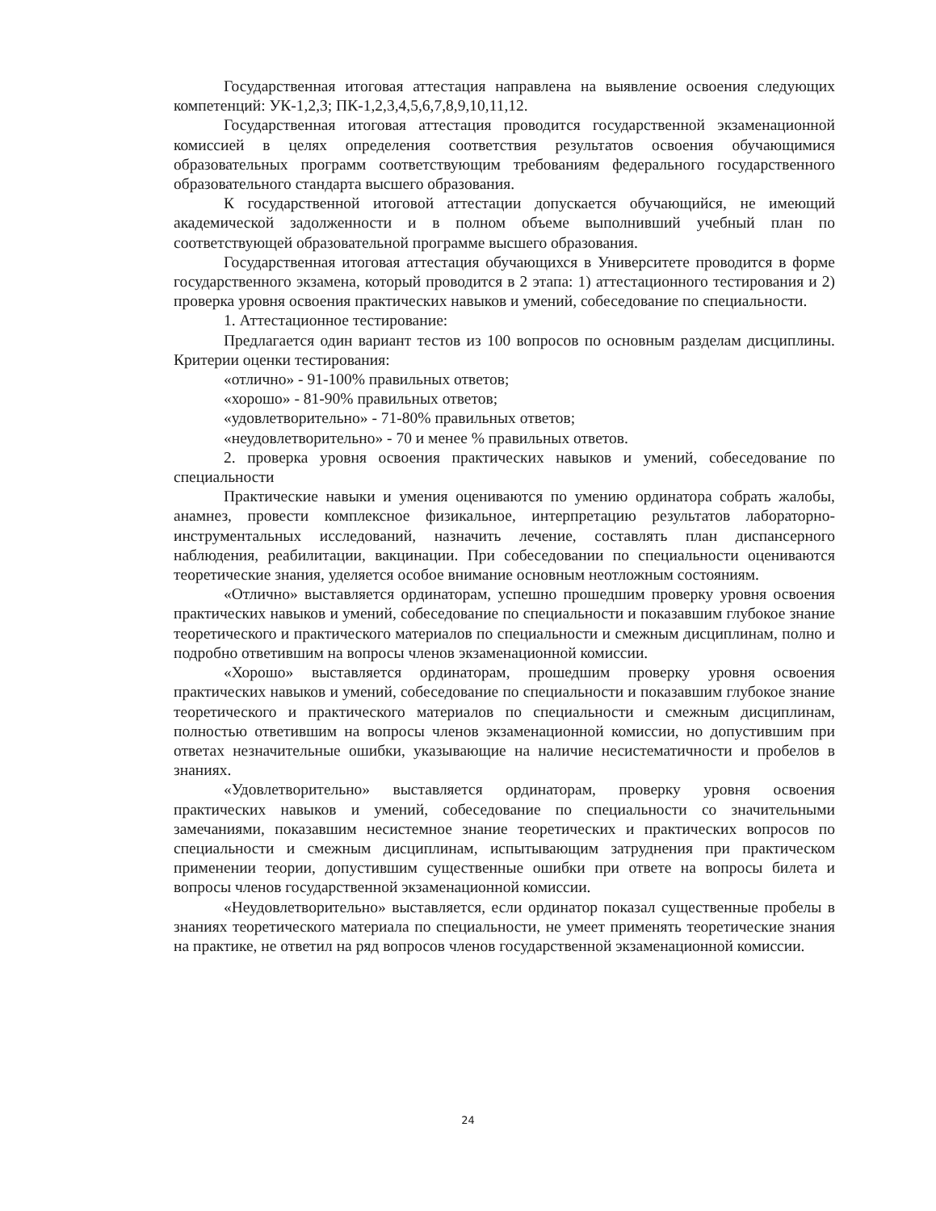Государственная итоговая аттестация направлена на выявление освоения следующих компетенций: УК-1,2,3; ПК-1,2,3,4,5,6,7,8,9,10,11,12.
Государственная итоговая аттестация проводится государственной экзаменационной комиссией в целях определения соответствия результатов освоения обучающимися образовательных программ соответствующим требованиям федерального государственного образовательного стандарта высшего образования.
К государственной итоговой аттестации допускается обучающийся, не имеющий академической задолженности и в полном объеме выполнивший учебный план по соответствующей образовательной программе высшего образования.
Государственная итоговая аттестация обучающихся в Университете проводится в форме государственного экзамена, который проводится в 2 этапа: 1) аттестационного тестирования и 2) проверка уровня освоения практических навыков и умений, собеседование по специальности.
1. Аттестационное тестирование:
Предлагается один вариант тестов из 100 вопросов по основным разделам дисциплины. Критерии оценки тестирования:
«отлично» - 91-100% правильных ответов;
«хорошо» - 81-90% правильных ответов;
«удовлетворительно» - 71-80% правильных ответов;
«неудовлетворительно» - 70 и менее % правильных ответов.
2. проверка уровня освоения практических навыков и умений, собеседование по специальности
Практические навыки и умения оцениваются по умению ординатора собрать жалобы, анамнез, провести комплексное физикальное, интерпретацию результатов лабораторно-инструментальных исследований, назначить лечение, составлять план диспансерного наблюдения, реабилитации, вакцинации. При собеседовании по специальности оцениваются теоретические знания, уделяется особое внимание основным неотложным состояниям.
«Отлично» выставляется ординаторам, успешно прошедшим проверку уровня освоения практических навыков и умений, собеседование по специальности и показавшим глубокое знание теоретического и практического материалов по специальности и смежным дисциплинам, полно и подробно ответившим на вопросы членов экзаменационной комиссии.
«Хорошо» выставляется ординаторам, прошедшим проверку уровня освоения практических навыков и умений, собеседование по специальности и показавшим глубокое знание теоретического и практического материалов по специальности и смежным дисциплинам, полностью ответившим на вопросы членов экзаменационной комиссии, но допустившим при ответах незначительные ошибки, указывающие на наличие несистематичности и пробелов в знаниях.
«Удовлетворительно» выставляется ординаторам, проверку уровня освоения практических навыков и умений, собеседование по специальности со значительными замечаниями, показавшим несистемное знание теоретических и практических вопросов по специальности и смежным дисциплинам, испытывающим затруднения при практическом применении теории, допустившим существенные ошибки при ответе на вопросы билета и вопросы членов государственной экзаменационной комиссии.
«Неудовлетворительно» выставляется, если ординатор показал существенные пробелы в знаниях теоретического материала по специальности, не умеет применять теоретические знания на практике, не ответил на ряд вопросов членов государственной экзаменационной комиссии.
24